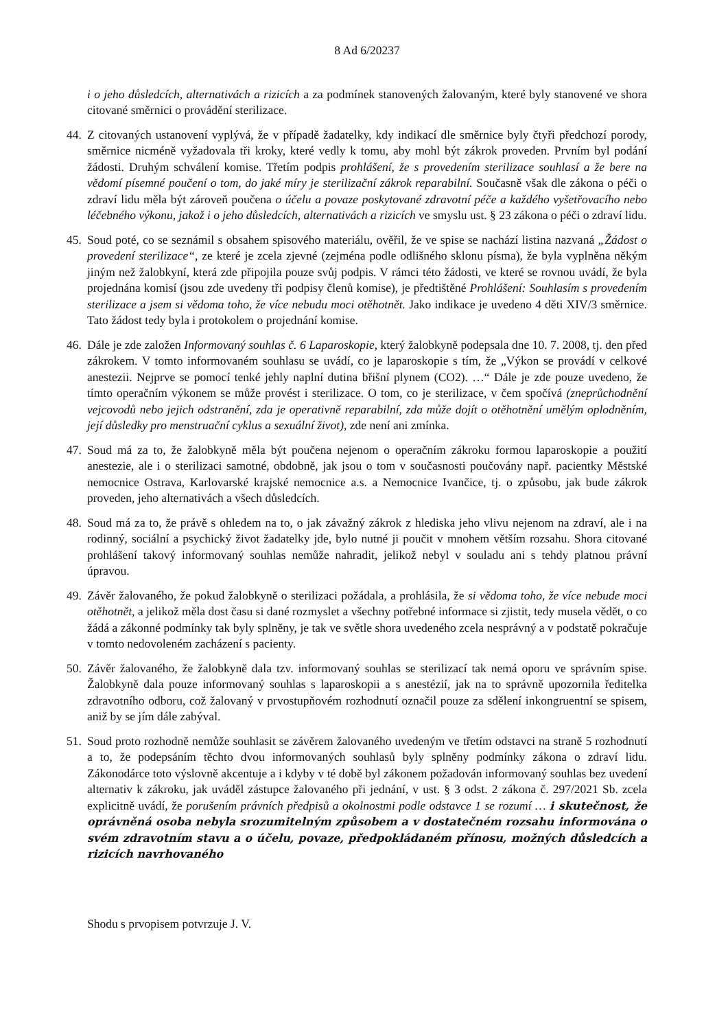8 Ad 6/20237
i o jeho důsledcích, alternativách a rizicích a za podmínek stanovených žalovaným, které byly stanovené ve shora citované směrnici o provádění sterilizace.
44.
Z citovaných ustanovení vyplývá, že v případě žadatelky, kdy indikací dle směrnice byly čtyři předchozí porody, směrnice nicméně vyžadovala tři kroky, které vedly k tomu, aby mohl být zákrok proveden. Prvním byl podání žádosti. Druhým schválení komise. Třetím podpis prohlášení, že s provedením sterilizace souhlasí a že bere na vědomí písemné poučení o tom, do jaké míry je sterilizační zákrok reparabilní. Současně však dle zákona o péči o zdraví lidu měla být zároveň poučena o účelu a povaze poskytované zdravotní péče a každého vyšetřovacího nebo léčebného výkonu, jakož i o jeho důsledcích, alternativách a rizicích ve smyslu ust. § 23 zákona o péči o zdraví lidu.
45.
Soud poté, co se seznámil s obsahem spisového materiálu, ověřil, že ve spise se nachází listina nazvaná „Žádost o provedení sterilizace“, ze které je zcela zjevné (zejména podle odlišného sklonu písma), že byla vyplněna někým jiným než žalobkyní, která zde připojila pouze svůj podpis. V rámci této žádosti, ve které se rovnou uvádí, že byla projednána komisí (jsou zde uvedeny tři podpisy členů komise), je předtištěné Prohlášení: Souhlasím s provedením sterilizace a jsem si vědoma toho, že více nebudu moci otěhotnět. Jako indikace je uvedeno 4 děti XIV/3 směrnice. Tato žádost tedy byla i protokolem o projednání komise.
46.
Dále je zde založen Informovaný souhlas č. 6 Laparoskopie, který žalobkyně podepsala dne 10. 7. 2008, tj. den před zákrokem. V tomto informovaném souhlasu se uvádí, co je laparoskopie s tím, že „Výkon se provádí v celkové anestezii. Nejprve se pomocí tenké jehly naplní dutina břišní plynem (CO2). …“ Dále je zde pouze uvedeno, že tímto operačním výkonem se může provést i sterilizace. O tom, co je sterilizace, v čem spočívá (zneprůchodnění vejcovodů nebo jejich odstranění, zda je operativně reparabilní, zda může dojít o otěhotnění umělým oplodněním, její důsledky pro menstruační cyklus a sexuální život), zde není ani zmínka.
47.
Soud má za to, že žalobkyně měla být poučena nejenom o operačním zákroku formou laparoskopie a použití anestezie, ale i o sterilizaci samotné, obdobně, jak jsou o tom v současnosti poučovány např. pacientky Městské nemocnice Ostrava, Karlovarské krajské nemocnice a.s. a Nemocnice Ivančice, tj. o způsobu, jak bude zákrok proveden, jeho alternativách a všech důsledcích.
48.
Soud má za to, že právě s ohledem na to, o jak závažný zákrok z hlediska jeho vlivu nejenom na zdraví, ale i na rodinný, sociální a psychický život žadatelky jde, bylo nutné ji poučit v mnohem větším rozsahu. Shora citované prohlášení takový informovaný souhlas nemůže nahradit, jelikož nebyl v souladu ani s tehdy platnou právní úpravou.
49.
Závěr žalovaného, že pokud žalobkyně o sterilizaci požádala, a prohlásila, že si vědoma toho, že více nebude moci otěhotnět, a jelikož měla dost času si dané rozmyslet a všechny potřebné informace si zjistit, tedy musela vědět, o co žádá a zákonné podmínky tak byly splněny, je tak ve světle shora uvedeného zcela nesprávný a v podstatě pokračuje v tomto nedovoleném zacházení s pacienty.
50.
Závěr žalovaného, že žalobkyně dala tzv. informovaný souhlas se sterilizací tak nemá oporu ve správním spise. Žalobkyně dala pouze informovaný souhlas s laparoskopii a s anestézií, jak na to správně upozornila ředitelka zdravotního odboru, což žalovaný v prvostupňovém rozhodnutí označil pouze za sdělení inkongruentní se spisem, aniž by se jím dále zabýval.
51.
Soud proto rozhodně nemůže souhlasit se závěrem žalovaného uvedeným ve třetím odstavci na straně 5 rozhodnutí a to, že podepsáním těchto dvou informovaných souhlasů byly splněny podmínky zákona o zdraví lidu. Zákonodárce toto výslovně akcentuje a i kdyby v té době byl zákonem požadován informovaný souhlas bez uvedení alternativ k zákroku, jak uváděl zástupce žalovaného při jednání, v ust. § 3 odst. 2 zákona č. 297/2021 Sb. zcela explicitně uvádí, že porušením právních předpisů a okolnostmi podle odstavce 1 se rozumí … i skutečnost, že oprávněná osoba nebyla srozumitelným způsobem a v dostatečném rozsahu informována o svém zdravotním stavu a o účelu, povaze, předpokládaném přínosu, možných důsledcích a rizicích navrhovaného
Shodu s prvopisem potvrzuje J. V.